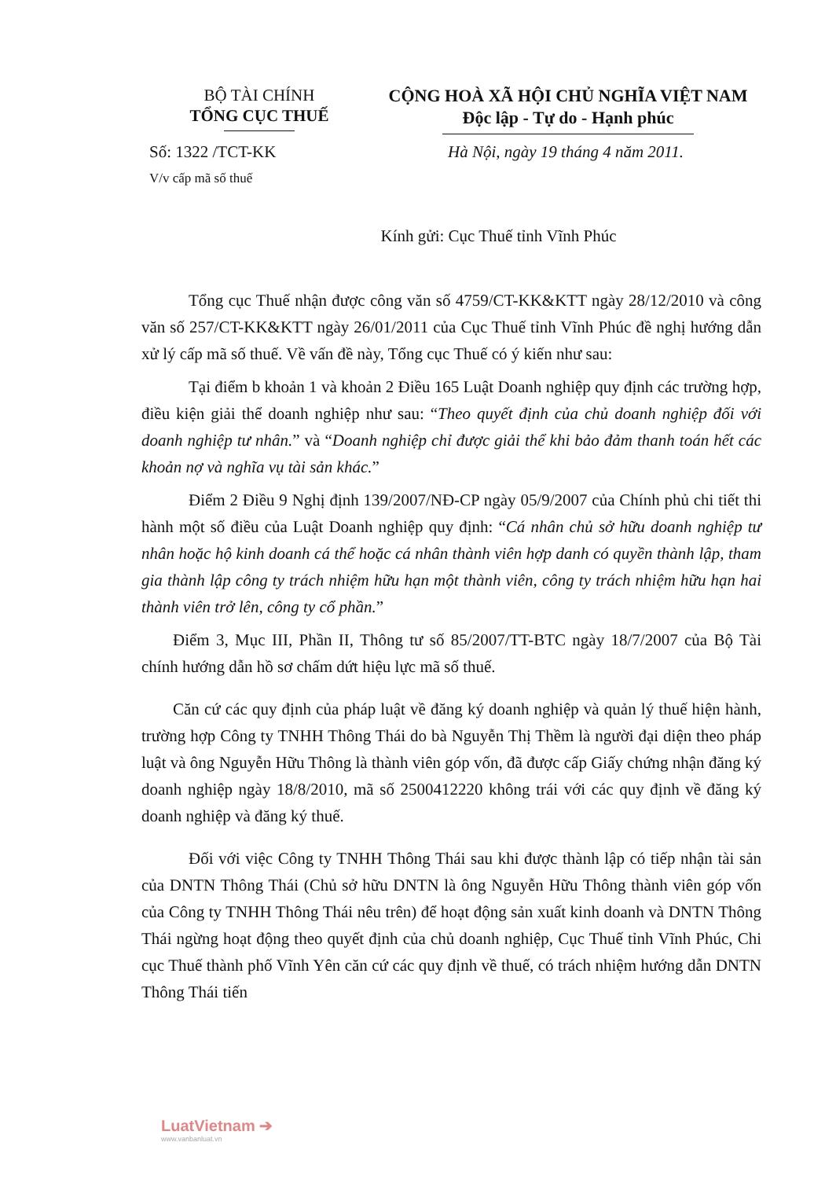BỘ TÀI CHÍNH
TỔNG CỤC THUẾ
CỘNG HOÀ XÃ HỘI CHỦ NGHĨA VIỆT NAM
Độc lập - Tự do - Hạnh phúc
Số: 1322 /TCT-KK
V/v cấp mã số thuế
Hà Nội, ngày 19 tháng 4 năm 2011.
Kính gửi: Cục Thuế tỉnh Vĩnh Phúc
Tổng cục Thuế nhận được công văn số 4759/CT-KK&KTT ngày 28/12/2010 và công văn số 257/CT-KK&KTT ngày 26/01/2011 của Cục Thuế tỉnh Vĩnh Phúc đề nghị hướng dẫn xử lý cấp mã số thuế. Về vấn đề này, Tổng cục Thuế có ý kiến như sau:
Tại điểm b khoản 1 và khoản 2 Điều 165 Luật Doanh nghiệp quy định các trường hợp, điều kiện giải thể doanh nghiệp như sau: “Theo quyết định của chủ doanh nghiệp đối với doanh nghiệp tư nhân.” và “Doanh nghiệp chỉ được giải thể khi bảo đảm thanh toán hết các khoản nợ và nghĩa vụ tài sản khác.”
Điểm 2 Điều 9 Nghị định 139/2007/NĐ-CP ngày 05/9/2007 của Chính phủ chi tiết thi hành một số điều của Luật Doanh nghiệp quy định: “Cá nhân chủ sở hữu doanh nghiệp tư nhân hoặc hộ kinh doanh cá thể hoặc cá nhân thành viên hợp danh có quyền thành lập, tham gia thành lập công ty trách nhiệm hữu hạn một thành viên, công ty trách nhiệm hữu hạn hai thành viên trở lên, công ty cổ phần.”
Điểm 3, Mục III, Phần II, Thông tư số 85/2007/TT-BTC ngày 18/7/2007 của Bộ Tài chính hướng dẫn hồ sơ chấm dứt hiệu lực mã số thuế.
Căn cứ các quy định của pháp luật về đăng ký doanh nghiệp và quản lý thuế hiện hành, trường hợp Công ty TNHH Thông Thái do bà Nguyễn Thị Thềm là người đại diện theo pháp luật và ông Nguyễn Hữu Thông là thành viên góp vốn, đã được cấp Giấy chứng nhận đăng ký doanh nghiệp ngày 18/8/2010, mã số 2500412220 không trái với các quy định về đăng ký doanh nghiệp và đăng ký thuế.
Đối với việc Công ty TNHH Thông Thái sau khi được thành lập có tiếp nhận tài sản của DNTN Thông Thái (Chủ sở hữu DNTN là ông Nguyễn Hữu Thông thành viên góp vốn của Công ty TNHH Thông Thái nêu trên) để hoạt động sản xuất kinh doanh và DNTN Thông Thái ngừng hoạt động theo quyết định của chủ doanh nghiệp, Cục Thuế tỉnh Vĩnh Phúc, Chi cục Thuế thành phố Vĩnh Yên căn cứ các quy định về thuế, có trách nhiệm hướng dẫn DNTN Thông Thái tiến
LuatVietnam ➔
www.vanbanluat.vn